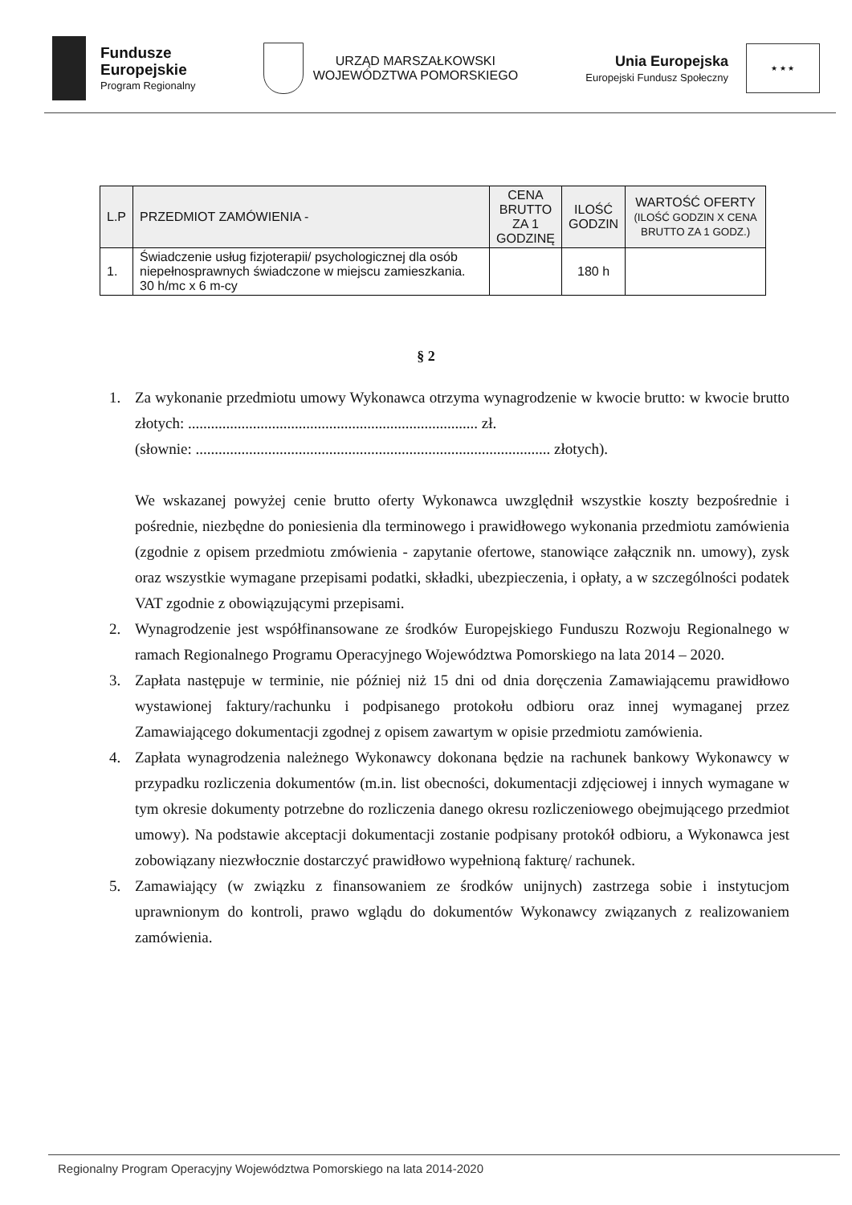Fundusze
Europejskie
Program Regionalny
URZĄD MARSZAŁKOWSKI
WOJEWÓDZTWA POMORSKIEGO
Unia Europejska
Europejski Fundusz Społeczny
★ ★ ★
| L.P | PRZEDMIOT ZAMÓWIENIA - | CENA BRUTTO ZA 1 GODZINĘ | ILOŚĆ GODZIN | WARTOŚĆ OFERTY (ILOŚĆ GODZIN X CENA BRUTTO ZA 1 GODZ.) |
| --- | --- | --- | --- | --- |
| 1. | Świadczenie usług fizjoterapii/ psychologicznej dla osób niepełnosprawnych świadczone w miejscu zamieszkania. 30 h/mc x 6 m-cy | | 180 h | |
§ 2
1. Za wykonanie przedmiotu umowy Wykonawca otrzyma wynagrodzenie w kwocie brutto: w kwocie brutto złotych: ............................................................................ zł.
(słownie: ............................................................................................. złotych).
We wskazanej powyżej cenie brutto oferty Wykonawca uwzględnił wszystkie koszty bezpośrednie i pośrednie, niezbędne do poniesienia dla terminowego i prawidłowego wykonania przedmiotu zamówienia (zgodnie z opisem przedmiotu zmówienia - zapytanie ofertowe, stanowiące załącznik nn. umowy), zysk oraz wszystkie wymagane przepisami podatki, składki, ubezpieczenia, i opłaty, a w szczególności podatek VAT zgodnie z obowiązującymi przepisami.
2. Wynagrodzenie jest współfinansowane ze środków Europejskiego Funduszu Rozwoju Regionalnego w ramach Regionalnego Programu Operacyjnego Województwa Pomorskiego na lata 2014 – 2020.
3. Zapłata następuje w terminie, nie później niż 15 dni od dnia doręczenia Zamawiającemu prawidłowo wystawionej faktury/rachunku i podpisanego protokołu odbioru oraz innej wymaganej przez Zamawiającego dokumentacji zgodnej z opisem zawartym w opisie przedmiotu zamówienia.
4. Zapłata wynagrodzenia należnego Wykonawcy dokonana będzie na rachunek bankowy Wykonawcy w przypadku rozliczenia dokumentów (m.in. list obecności, dokumentacji zdjęciowej i innych wymagane w tym okresie dokumenty potrzebne do rozliczenia danego okresu rozliczeniowego obejmującego przedmiot umowy). Na podstawie akceptacji dokumentacji zostanie podpisany protokół odbioru, a Wykonawca jest zobowiązany niezwłocznie dostarczyć prawidłowo wypełnioną fakturę/ rachunek.
5. Zamawiający (w związku z finansowaniem ze środków unijnych) zastrzega sobie i instytucjom uprawnionym do kontroli, prawo wglądu do dokumentów Wykonawcy związanych z realizowaniem zamówienia.
Regionalny Program Operacyjny Województwa Pomorskiego na lata 2014-2020